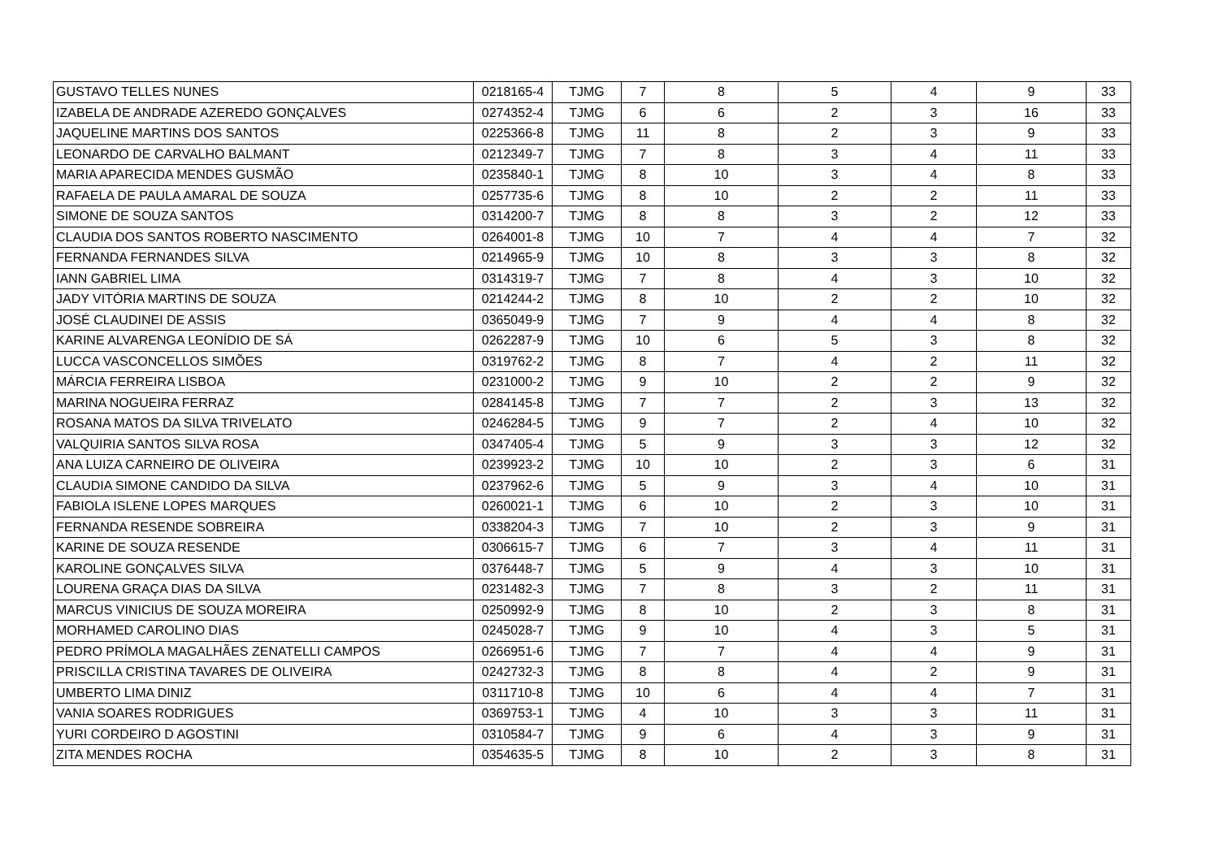| GUSTAVO TELLES NUNES | 0218165-4 | TJMG | 7 | 8 | 5 | 4 | 9 | 33 |
| IZABELA DE ANDRADE AZEREDO GONÇALVES | 0274352-4 | TJMG | 6 | 6 | 2 | 3 | 16 | 33 |
| JAQUELINE MARTINS DOS SANTOS | 0225366-8 | TJMG | 11 | 8 | 2 | 3 | 9 | 33 |
| LEONARDO DE CARVALHO BALMANT | 0212349-7 | TJMG | 7 | 8 | 3 | 4 | 11 | 33 |
| MARIA APARECIDA MENDES GUSMÃO | 0235840-1 | TJMG | 8 | 10 | 3 | 4 | 8 | 33 |
| RAFAELA DE PAULA AMARAL DE SOUZA | 0257735-6 | TJMG | 8 | 10 | 2 | 2 | 11 | 33 |
| SIMONE DE SOUZA SANTOS | 0314200-7 | TJMG | 8 | 8 | 3 | 2 | 12 | 33 |
| CLAUDIA DOS SANTOS ROBERTO NASCIMENTO | 0264001-8 | TJMG | 10 | 7 | 4 | 4 | 7 | 32 |
| FERNANDA FERNANDES SILVA | 0214965-9 | TJMG | 10 | 8 | 3 | 3 | 8 | 32 |
| IANN GABRIEL LIMA | 0314319-7 | TJMG | 7 | 8 | 4 | 3 | 10 | 32 |
| JADY VITÓRIA MARTINS DE SOUZA | 0214244-2 | TJMG | 8 | 10 | 2 | 2 | 10 | 32 |
| JOSÉ CLAUDINEI DE ASSIS | 0365049-9 | TJMG | 7 | 9 | 4 | 4 | 8 | 32 |
| KARINE ALVARENGA LEONÍDIO DE SÁ | 0262287-9 | TJMG | 10 | 6 | 5 | 3 | 8 | 32 |
| LUCCA VASCONCELLOS SIMÕES | 0319762-2 | TJMG | 8 | 7 | 4 | 2 | 11 | 32 |
| MÁRCIA FERREIRA LISBOA | 0231000-2 | TJMG | 9 | 10 | 2 | 2 | 9 | 32 |
| MARINA NOGUEIRA FERRAZ | 0284145-8 | TJMG | 7 | 7 | 2 | 3 | 13 | 32 |
| ROSANA MATOS DA SILVA TRIVELATO | 0246284-5 | TJMG | 9 | 7 | 2 | 4 | 10 | 32 |
| VALQUIRIA SANTOS SILVA ROSA | 0347405-4 | TJMG | 5 | 9 | 3 | 3 | 12 | 32 |
| ANA LUIZA CARNEIRO DE OLIVEIRA | 0239923-2 | TJMG | 10 | 10 | 2 | 3 | 6 | 31 |
| CLAUDIA SIMONE CANDIDO DA SILVA | 0237962-6 | TJMG | 5 | 9 | 3 | 4 | 10 | 31 |
| FABIOLA ISLENE LOPES MARQUES | 0260021-1 | TJMG | 6 | 10 | 2 | 3 | 10 | 31 |
| FERNANDA RESENDE SOBREIRA | 0338204-3 | TJMG | 7 | 10 | 2 | 3 | 9 | 31 |
| KARINE DE SOUZA RESENDE | 0306615-7 | TJMG | 6 | 7 | 3 | 4 | 11 | 31 |
| KAROLINE GONÇALVES SILVA | 0376448-7 | TJMG | 5 | 9 | 4 | 3 | 10 | 31 |
| LOURENA GRAÇA DIAS DA SILVA | 0231482-3 | TJMG | 7 | 8 | 3 | 2 | 11 | 31 |
| MARCUS VINICIUS DE SOUZA MOREIRA | 0250992-9 | TJMG | 8 | 10 | 2 | 3 | 8 | 31 |
| MORHAMED CAROLINO DIAS | 0245028-7 | TJMG | 9 | 10 | 4 | 3 | 5 | 31 |
| PEDRO PRÍMOLA MAGALHÃES ZENATELLI CAMPOS | 0266951-6 | TJMG | 7 | 7 | 4 | 4 | 9 | 31 |
| PRISCILLA CRISTINA TAVARES DE OLIVEIRA | 0242732-3 | TJMG | 8 | 8 | 4 | 2 | 9 | 31 |
| UMBERTO LIMA DINIZ | 0311710-8 | TJMG | 10 | 6 | 4 | 4 | 7 | 31 |
| VANIA SOARES RODRIGUES | 0369753-1 | TJMG | 4 | 10 | 3 | 3 | 11 | 31 |
| YURI CORDEIRO D AGOSTINI | 0310584-7 | TJMG | 9 | 6 | 4 | 3 | 9 | 31 |
| ZITA MENDES ROCHA | 0354635-5 | TJMG | 8 | 10 | 2 | 3 | 8 | 31 |